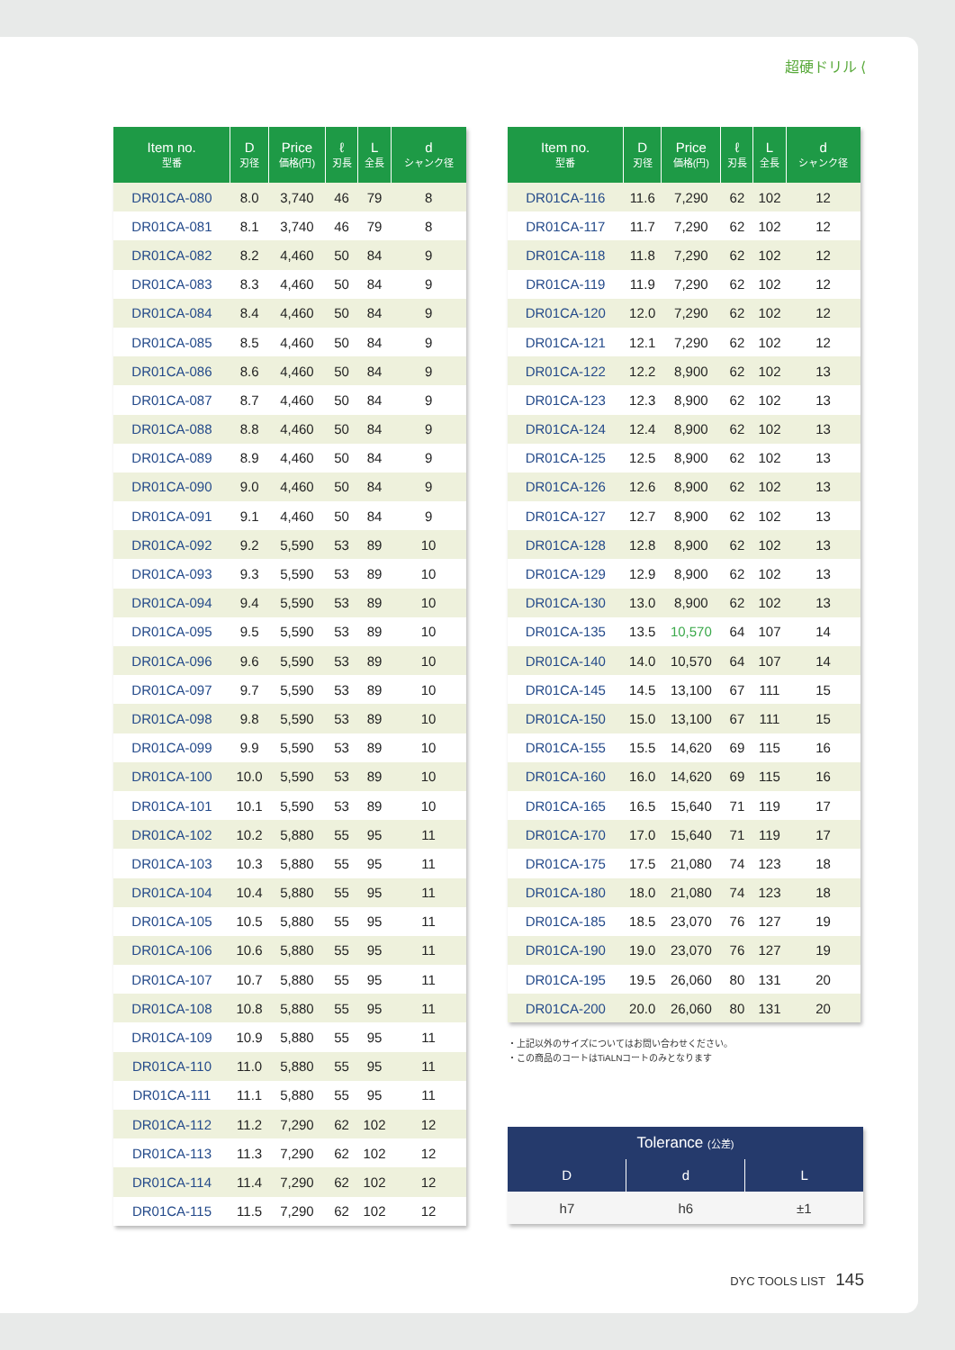超硬ドリル ⟨
| Item no. 型番 | D 刃径 | Price 価格(円) | ℓ 刃長 | L 全長 | d シャンク径 |
| --- | --- | --- | --- | --- | --- |
| DR01CA-080 | 8.0 | 3,740 | 46 | 79 | 8 |
| DR01CA-081 | 8.1 | 3,740 | 46 | 79 | 8 |
| DR01CA-082 | 8.2 | 4,460 | 50 | 84 | 9 |
| DR01CA-083 | 8.3 | 4,460 | 50 | 84 | 9 |
| DR01CA-084 | 8.4 | 4,460 | 50 | 84 | 9 |
| DR01CA-085 | 8.5 | 4,460 | 50 | 84 | 9 |
| DR01CA-086 | 8.6 | 4,460 | 50 | 84 | 9 |
| DR01CA-087 | 8.7 | 4,460 | 50 | 84 | 9 |
| DR01CA-088 | 8.8 | 4,460 | 50 | 84 | 9 |
| DR01CA-089 | 8.9 | 4,460 | 50 | 84 | 9 |
| DR01CA-090 | 9.0 | 4,460 | 50 | 84 | 9 |
| DR01CA-091 | 9.1 | 4,460 | 50 | 84 | 9 |
| DR01CA-092 | 9.2 | 5,590 | 53 | 89 | 10 |
| DR01CA-093 | 9.3 | 5,590 | 53 | 89 | 10 |
| DR01CA-094 | 9.4 | 5,590 | 53 | 89 | 10 |
| DR01CA-095 | 9.5 | 5,590 | 53 | 89 | 10 |
| DR01CA-096 | 9.6 | 5,590 | 53 | 89 | 10 |
| DR01CA-097 | 9.7 | 5,590 | 53 | 89 | 10 |
| DR01CA-098 | 9.8 | 5,590 | 53 | 89 | 10 |
| DR01CA-099 | 9.9 | 5,590 | 53 | 89 | 10 |
| DR01CA-100 | 10.0 | 5,590 | 53 | 89 | 10 |
| DR01CA-101 | 10.1 | 5,590 | 53 | 89 | 10 |
| DR01CA-102 | 10.2 | 5,880 | 55 | 95 | 11 |
| DR01CA-103 | 10.3 | 5,880 | 55 | 95 | 11 |
| DR01CA-104 | 10.4 | 5,880 | 55 | 95 | 11 |
| DR01CA-105 | 10.5 | 5,880 | 55 | 95 | 11 |
| DR01CA-106 | 10.6 | 5,880 | 55 | 95 | 11 |
| DR01CA-107 | 10.7 | 5,880 | 55 | 95 | 11 |
| DR01CA-108 | 10.8 | 5,880 | 55 | 95 | 11 |
| DR01CA-109 | 10.9 | 5,880 | 55 | 95 | 11 |
| DR01CA-110 | 11.0 | 5,880 | 55 | 95 | 11 |
| DR01CA-111 | 11.1 | 5,880 | 55 | 95 | 11 |
| DR01CA-112 | 11.2 | 7,290 | 62 | 102 | 12 |
| DR01CA-113 | 11.3 | 7,290 | 62 | 102 | 12 |
| DR01CA-114 | 11.4 | 7,290 | 62 | 102 | 12 |
| DR01CA-115 | 11.5 | 7,290 | 62 | 102 | 12 |
| Item no. 型番 | D 刃径 | Price 価格(円) | ℓ 刃長 | L 全長 | d シャンク径 |
| --- | --- | --- | --- | --- | --- |
| DR01CA-116 | 11.6 | 7,290 | 62 | 102 | 12 |
| DR01CA-117 | 11.7 | 7,290 | 62 | 102 | 12 |
| DR01CA-118 | 11.8 | 7,290 | 62 | 102 | 12 |
| DR01CA-119 | 11.9 | 7,290 | 62 | 102 | 12 |
| DR01CA-120 | 12.0 | 7,290 | 62 | 102 | 12 |
| DR01CA-121 | 12.1 | 7,290 | 62 | 102 | 12 |
| DR01CA-122 | 12.2 | 8,900 | 62 | 102 | 13 |
| DR01CA-123 | 12.3 | 8,900 | 62 | 102 | 13 |
| DR01CA-124 | 12.4 | 8,900 | 62 | 102 | 13 |
| DR01CA-125 | 12.5 | 8,900 | 62 | 102 | 13 |
| DR01CA-126 | 12.6 | 8,900 | 62 | 102 | 13 |
| DR01CA-127 | 12.7 | 8,900 | 62 | 102 | 13 |
| DR01CA-128 | 12.8 | 8,900 | 62 | 102 | 13 |
| DR01CA-129 | 12.9 | 8,900 | 62 | 102 | 13 |
| DR01CA-130 | 13.0 | 8,900 | 62 | 102 | 13 |
| DR01CA-135 | 13.5 | 10,570 | 64 | 107 | 14 |
| DR01CA-140 | 14.0 | 10,570 | 64 | 107 | 14 |
| DR01CA-145 | 14.5 | 13,100 | 67 | 111 | 15 |
| DR01CA-150 | 15.0 | 13,100 | 67 | 111 | 15 |
| DR01CA-155 | 15.5 | 14,620 | 69 | 115 | 16 |
| DR01CA-160 | 16.0 | 14,620 | 69 | 115 | 16 |
| DR01CA-165 | 16.5 | 15,640 | 71 | 119 | 17 |
| DR01CA-170 | 17.0 | 15,640 | 71 | 119 | 17 |
| DR01CA-175 | 17.5 | 21,080 | 74 | 123 | 18 |
| DR01CA-180 | 18.0 | 21,080 | 74 | 123 | 18 |
| DR01CA-185 | 18.5 | 23,070 | 76 | 127 | 19 |
| DR01CA-190 | 19.0 | 23,070 | 76 | 127 | 19 |
| DR01CA-195 | 19.5 | 26,060 | 80 | 131 | 20 |
| DR01CA-200 | 20.0 | 26,060 | 80 | 131 | 20 |
・上記以外のサイズについてはお問い合わせください。
・この商品のコートはTiALNコートのみとなります
| Tolerance (公差) | | |
| --- | --- | --- |
| D | d | L |
| h7 | h6 | ±1 |
DYC TOOLS LIST 145